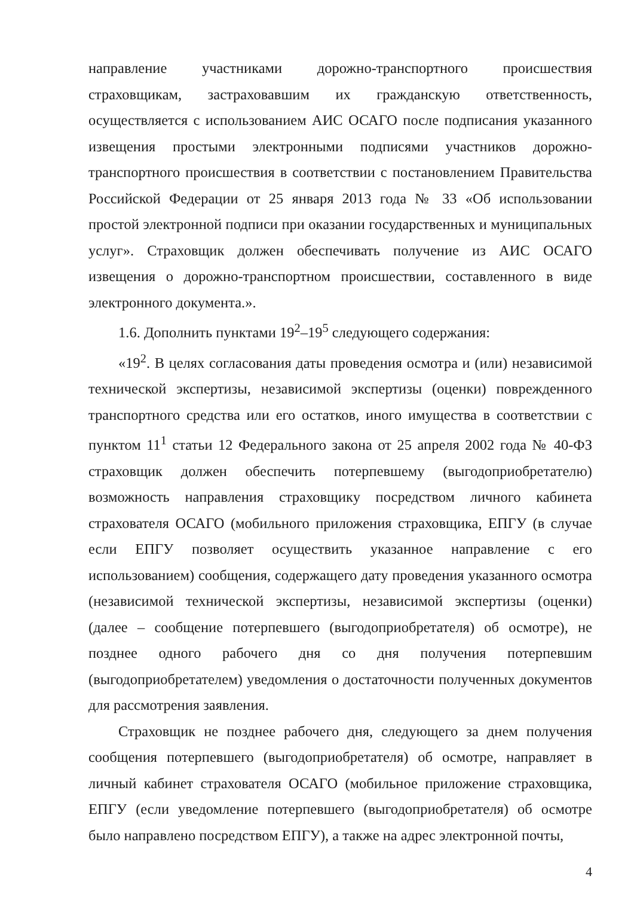направление участниками дорожно-транспортного происшествия страховщикам, застраховавшим их гражданскую ответственность, осуществляется с использованием АИС ОСАГО после подписания указанного извещения простыми электронными подписями участников дорожно-транспортного происшествия в соответствии с постановлением Правительства Российской Федерации от 25 января 2013 года № 33 «Об использовании простой электронной подписи при оказании государственных и муниципальных услуг». Страховщик должен обеспечивать получение из АИС ОСАГО извещения о дорожно-транспортном происшествии, составленного в виде электронного документа.».
1.6. Дополнить пунктами 19<sup>2</sup>–19<sup>5</sup> следующего содержания:
«19<sup>2</sup>. В целях согласования даты проведения осмотра и (или) независимой технической экспертизы, независимой экспертизы (оценки) поврежденного транспортного средства или его остатков, иного имущества в соответствии с пунктом 11<sup>1</sup> статьи 12 Федерального закона от 25 апреля 2002 года № 40-ФЗ страховщик должен обеспечить потерпевшему (выгодоприобретателю) возможность направления страховщику посредством личного кабинета страхователя ОСАГО (мобильного приложения страховщика, ЕПГУ (в случае если ЕПГУ позволяет осуществить указанное направление с его использованием) сообщения, содержащего дату проведения указанного осмотра (независимой технической экспертизы, независимой экспертизы (оценки) (далее – сообщение потерпевшего (выгодоприобретателя) об осмотре), не позднее одного рабочего дня со дня получения потерпевшим (выгодоприобретателем) уведомления о достаточности полученных документов для рассмотрения заявления.
Страховщик не позднее рабочего дня, следующего за днем получения сообщения потерпевшего (выгодоприобретателя) об осмотре, направляет в личный кабинет страхователя ОСАГО (мобильное приложение страховщика, ЕПГУ (если уведомление потерпевшего (выгодоприобретателя) об осмотре было направлено посредством ЕПГУ), а также на адрес электронной почты,
4